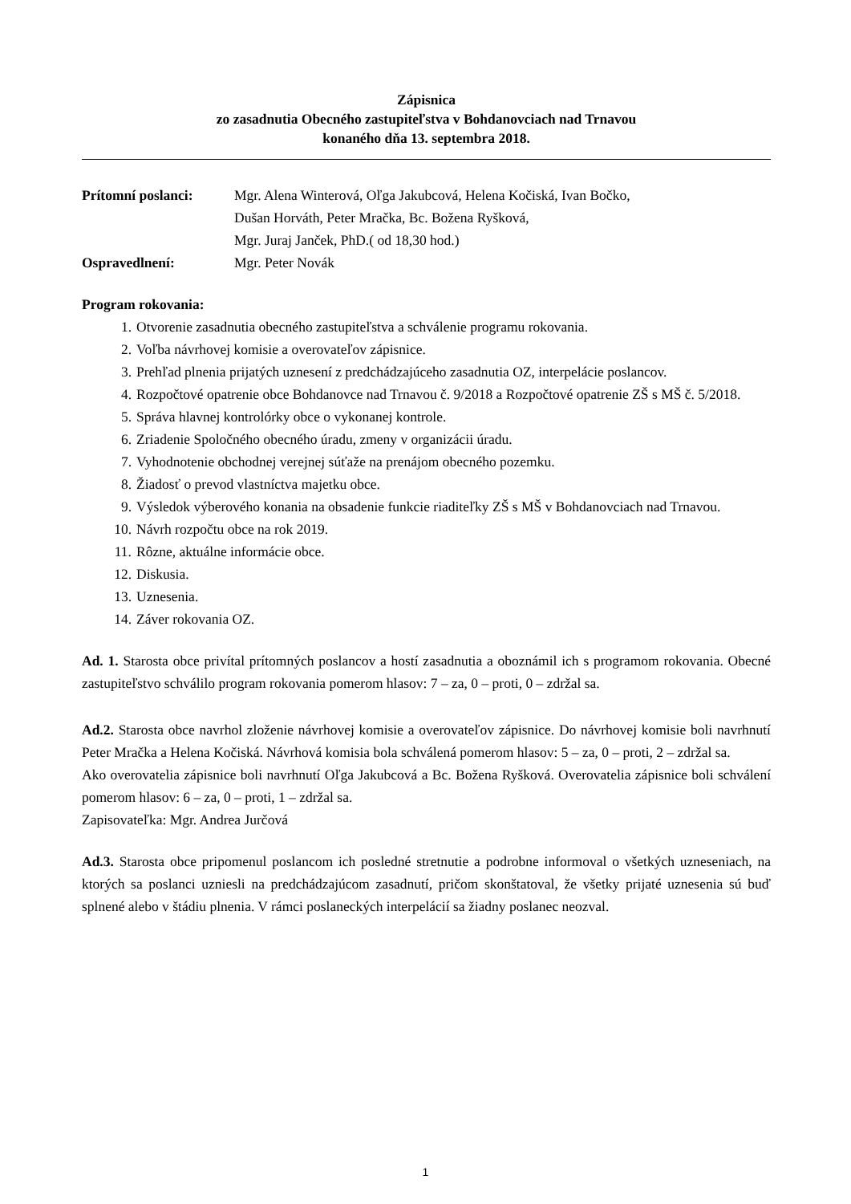Zápisnica
zo zasadnutia Obecného zastupiteľstva v Bohdanovciach nad Trnavou
konaného dňa 13. septembra 2018.
Prítomní poslanci: Mgr. Alena Winterová, Oľga Jakubcová, Helena Kočiská, Ivan Bočko,
Dušan Horváth, Peter Mračka, Bc. Božena Ryšková,
Mgr. Juraj Janček, PhD.( od 18,30 hod.)
Ospravedlnení: Mgr. Peter Novák
Program rokovania:
1. Otvorenie zasadnutia obecného zastupiteľstva a schválenie programu rokovania.
2. Voľba návrhovej komisie a overovateľov zápisnice.
3. Prehľad plnenia prijatých uznesení z predchádzajúceho zasadnutia OZ, interpelácie poslancov.
4. Rozpočtové opatrenie obce Bohdanovce nad Trnavou č. 9/2018 a Rozpočtové opatrenie ZŠ s MŠ č. 5/2018.
5. Správa hlavnej kontrolórky obce o vykonanej kontrole.
6. Zriadenie Spoločného obecného úradu, zmeny v organizácii úradu.
7. Vyhodnotenie obchodnej verejnej súťaže na prenájom obecného pozemku.
8. Žiadosť o prevod vlastníctva majetku obce.
9. Výsledok výberového konania na obsadenie funkcie riaditeľky ZŠ s MŠ v Bohdanovciach nad Trnavou.
10. Návrh rozpočtu obce na rok 2019.
11. Rôzne, aktuálne informácie obce.
12. Diskusia.
13. Uznesenia.
14. Záver rokovania OZ.
Ad. 1. Starosta obce privítal prítomných poslancov a hostí zasadnutia a oboznámil ich s programom rokovania. Obecné zastupiteľstvo schválilo program rokovania pomerom hlasov: 7 – za, 0 – proti, 0 – zdržal sa.
Ad.2. Starosta obce navrhol zloženie návrhovej komisie a overovateľov zápisnice. Do návrhovej komisie boli navrhnutí Peter Mračka a Helena Kočiská. Návrhová komisia bola schválená pomerom hlasov: 5 – za, 0 – proti, 2 – zdržal sa.
Ako overovatelia zápisnice boli navrhnutí Oľga Jakubcová a Bc. Božena Ryšková. Overovatelia zápisnice boli schválení pomerom hlasov: 6 – za, 0 – proti, 1 – zdržal sa.
Zapisovateľka: Mgr. Andrea Jurčová
Ad.3. Starosta obce pripomenul poslancom ich posledné stretnutie a podrobne informoval o všetkých uzneseniach, na ktorých sa poslanci uzniesli na predchádzajúcom zasadnutí, pričom skonštatoval, že všetky prijaté uznesenia sú buď splnené alebo v štádiu plnenia. V rámci poslaneckých interpelácií sa žiadny poslanec neozval.
1